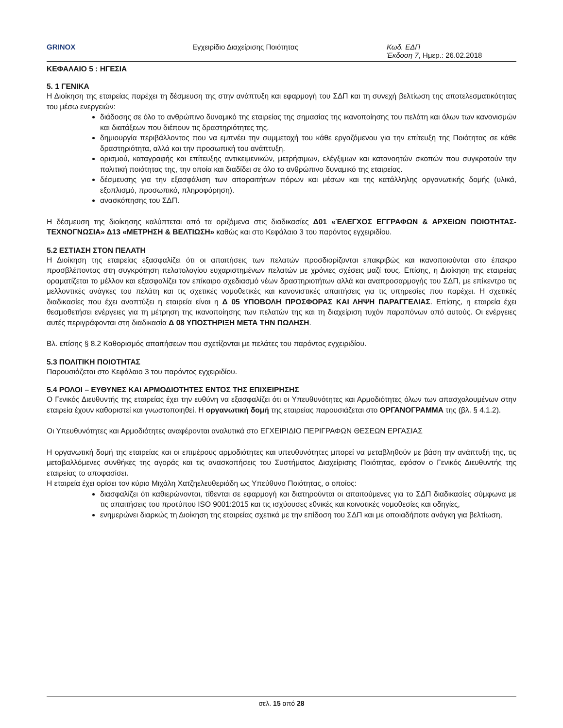GRINOX Εγχειρίδιο Διαχείρισης Ποιότητας Κωδ. ΕΔΠ
Έκδοση 7, Ημερ.: 26.02.2018
ΚΕΦΑΛΑΙΟ 5 : ΗΓΕΣΙΑ
5. 1 ΓΕΝΙΚΑ
Η Διοίκηση της εταιρείας παρέχει τη δέσμευση της στην ανάπτυξη και εφαρμογή του ΣΔΠ και τη συνεχή βελτίωση της αποτελεσματικότητας του μέσω ενεργειών:
διάδοσης σε όλο το ανθρώπινο δυναμικό της εταιρείας της σημασίας της ικανοποίησης του πελάτη και όλων των κανονισμών και διατάξεων που διέπουν τις δραστηριότητες της.
δημιουργία περιβάλλοντος που να εμπνέει την συμμετοχή του κάθε εργαζόμενου για την επίτευξη της Ποιότητας σε κάθε δραστηριότητα, αλλά και την προσωπική του ανάπτυξη.
ορισμού, καταγραφής και επίτευξης αντικειμενικών, μετρήσιμων, ελέγξιμων και κατανοητών σκοπών που συγκροτούν την πολιτική ποιότητας της, την οποία και διαδίδει σε όλο το ανθρώπινο δυναμικό της εταιρείας.
δέσμευσης για την εξασφάλιση των απαραιτήτων πόρων και μέσων και της κατάλληλης οργανωτικής δομής (υλικά, εξοπλισμό, προσωπικό, πληροφόρηση).
ανασκόπησης του ΣΔΠ.
Η δέσμευση της διοίκησης καλύπτεται από τα οριζόμενα στις διαδικασίες Δ01 «ΈΛΕΓΧΟΣ ΕΓΓΡΑΦΩΝ & ΑΡΧΕΙΩΝ ΠΟΙΟΤΗΤΑΣ-ΤΕΧΝΟΓΝΩΣΙΑ» Δ13 «ΜΕΤΡΗΣΗ & ΒΕΛΤΙΩΣΗ» καθώς και στο Κεφάλαιο 3 του παρόντος εγχειριδίου.
5.2 ΕΣΤΙΑΣΗ ΣΤΟΝ ΠΕΛΑΤΗ
Η Διοίκηση της εταιρείας εξασφαλίζει ότι οι απαιτήσεις των πελατών προσδιορίζονται επακριβώς και ικανοποιούνται στο έπακρο προσβλέποντας στη συγκρότηση πελατολογίου ευχαριστημένων πελατών με χρόνιες σχέσεις μαζί τους. Επίσης, η Διοίκηση της εταιρείας οραματίζεται το μέλλον και εξασφαλίζει τον επίκαιρο σχεδιασμό νέων δραστηριοτήτων αλλά και αναπροσαρμογής του ΣΔΠ, με επίκεντρο τις μελλοντικές ανάγκες του πελάτη και τις σχετικές νομοθετικές και κανονιστικές απαιτήσεις για τις υπηρεσίες που παρέχει. Η σχετικές διαδικασίες που έχει αναπτύξει η εταιρεία είναι η Δ 05 ΥΠΟΒΟΛΗ ΠΡΟΣΦΟΡΑΣ ΚΑΙ ΛΗΨΗ ΠΑΡΑΓΓΕΛΙΑΣ. Επίσης, η εταιρεία έχει θεσμοθετήσει ενέργειες για τη μέτρηση της ικανοποίησης των πελατών της και τη διαχείριση τυχόν παραπόνων από αυτούς. Οι ενέργειες αυτές περιγράφονται στη διαδικασία Δ 08 ΥΠΟΣΤΗΡΙΞΗ ΜΕΤΑ ΤΗΝ ΠΩΛΗΣΗ.
Βλ. επίσης § 8.2 Καθορισμός απαιτήσεων που σχετίζονται με πελάτες του παρόντος εγχειριδίου.
5.3 ΠΟΛΙΤΙΚΗ ΠΟΙΟΤΗΤΑΣ
Παρουσιάζεται στο Κεφάλαιο 3 του παρόντος εγχειριδίου.
5.4 ΡΟΛΟΙ – ΕΥΘΥΝΕΣ ΚΑΙ ΑΡΜΟΔΙΟΤΗΤΕΣ ΕΝΤΟΣ ΤΗΣ ΕΠΙΧΕΙΡΗΣΗΣ
Ο Γενικός Διευθυντής της εταιρείας έχει την ευθύνη να εξασφαλίζει ότι οι Υπευθυνότητες και Αρμοδιότητες όλων των απασχολουμένων στην εταιρεία έχουν καθοριστεί και γνωστοποιηθεί. Η οργανωτική δομή της εταιρείας παρουσιάζεται στο ΟΡΓΑΝΟΓΡΑΜΜΑ της (βλ. § 4.1.2).
Οι Υπευθυνότητες και Αρμοδιότητες αναφέρονται αναλυτικά στο ΕΓΧΕΙΡΙΔΙΟ ΠΕΡΙΓΡΑΦΩΝ ΘΕΣΕΩΝ ΕΡΓΑΣΙΑΣ
Η οργανωτική δομή της εταιρείας και οι επιμέρους αρμοδιότητες και υπευθυνότητες μπορεί να μεταβληθούν με βάση την ανάπτυξή της, τις μεταβαλλόμενες συνθήκες της αγοράς και τις ανασκοπήσεις του Συστήματος Διαχείρισης Ποιότητας, εφόσον ο Γενικός Διευθυντής της εταιρείας το αποφασίσει.
Η εταιρεία έχει ορίσει τον κύριο Μιχάλη Χατζηελευθεριάδη ως Υπεύθυνο Ποιότητας, ο οποίος:
διασφαλίζει ότι καθιερώνονται, τίθενται σε εφαρμογή και διατηρούνται οι απαιτούμενες για το ΣΔΠ διαδικασίες σύμφωνα με τις απαιτήσεις του προτύπου ISO 9001:2015 και τις ισχύουσες εθνικές και κοινοτικές νομοθεσίες και οδηγίες,
ενημερώνει διαρκώς τη Διοίκηση της εταιρείας σχετικά με την επίδοση του ΣΔΠ και με οποιαδήποτε ανάγκη για βελτίωση,
σελ. 15 από 28